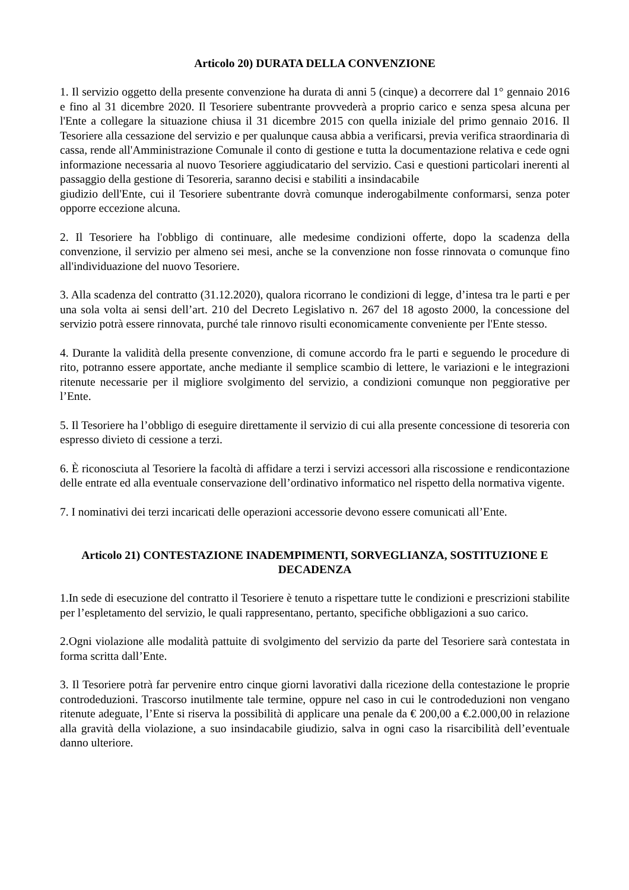Articolo 20) DURATA DELLA CONVENZIONE
1. Il servizio oggetto della presente convenzione ha durata di anni 5 (cinque) a decorrere dal 1° gennaio 2016 e fino al 31 dicembre 2020. Il Tesoriere subentrante provvederà a proprio carico e senza spesa alcuna per l'Ente a collegare la situazione chiusa il 31 dicembre 2015 con quella iniziale del primo gennaio 2016. Il Tesoriere alla cessazione del servizio e per qualunque causa abbia a verificarsi, previa verifica straordinaria dì cassa, rende all'Amministrazione Comunale il conto di gestione e tutta la documentazione relativa e cede ogni informazione necessaria al nuovo Tesoriere aggiudicatario del servizio. Casi e questioni particolari inerenti al passaggio della gestione di Tesoreria, saranno decisi e stabiliti a insindacabile
giudizio dell'Ente, cui il Tesoriere subentrante dovrà comunque inderogabilmente conformarsi, senza poter opporre eccezione alcuna.
2. Il Tesoriere ha l'obbligo di continuare, alle medesime condizioni offerte, dopo la scadenza della convenzione, il servizio per almeno sei mesi, anche se la convenzione non fosse rinnovata o comunque fino all'individuazione del nuovo Tesoriere.
3. Alla scadenza del contratto (31.12.2020), qualora ricorrano le condizioni di legge, d’intesa tra le parti e per una sola volta ai sensi dell’art. 210 del Decreto Legislativo n. 267 del 18 agosto 2000, la concessione del servizio potrà essere rinnovata, purché tale rinnovo risulti economicamente conveniente per l'Ente stesso.
4. Durante la validità della presente convenzione, di comune accordo fra le parti e seguendo le procedure di rito, potranno essere apportate, anche mediante il semplice scambio di lettere, le variazioni e le integrazioni ritenute necessarie per il migliore svolgimento del servizio, a condizioni comunque non peggiorative per l’Ente.
5. Il Tesoriere ha l’obbligo di eseguire direttamente il servizio di cui alla presente concessione di tesoreria con espresso divieto di cessione a terzi.
6. È riconosciuta al Tesoriere la facoltà di affidare a terzi i servizi accessori alla riscossione e rendicontazione delle entrate ed alla eventuale conservazione dell’ordinativo informatico nel rispetto della normativa vigente.
7. I nominativi dei terzi incaricati delle operazioni accessorie devono essere comunicati all’Ente.
Articolo 21) CONTESTAZIONE INADEMPIMENTI, SORVEGLIANZA, SOSTITUZIONE E DECADENZA
1.In sede di esecuzione del contratto il Tesoriere è tenuto a rispettare tutte le condizioni e prescrizioni stabilite per l’espletamento del servizio, le quali rappresentano, pertanto, specifiche obbligazioni a suo carico.
2.Ogni violazione alle modalità pattuite di svolgimento del servizio da parte del Tesoriere sarà contestata in forma scritta dall’Ente.
3. Il Tesoriere potrà far pervenire entro cinque giorni lavorativi dalla ricezione della contestazione le proprie controdeduzioni. Trascorso inutilmente tale termine, oppure nel caso in cui le controdeduzioni non vengano ritenute adeguate, l’Ente si riserva la possibilità di applicare una penale da € 200,00 a €.2.000,00 in relazione alla gravità della violazione, a suo insindacabile giudizio, salva in ogni caso la risarcibilità dell’eventuale danno ulteriore.